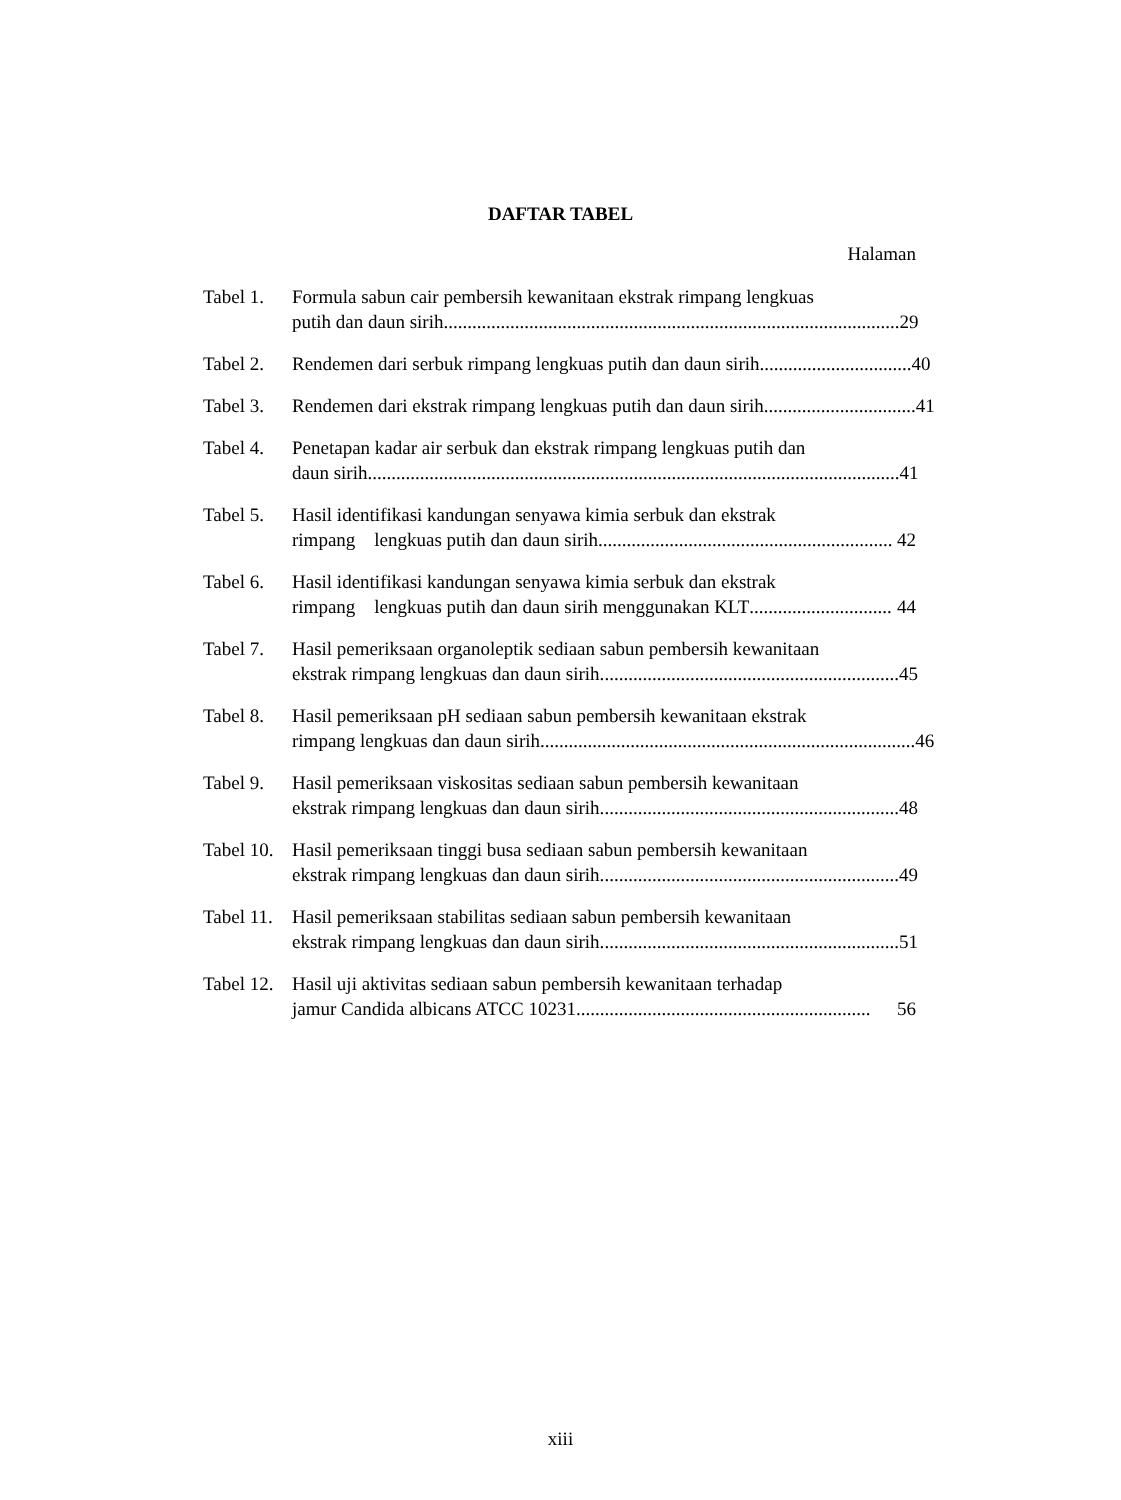DAFTAR TABEL
Halaman
Tabel 1.
Formula sabun cair pembersih kewanitaan ekstrak rimpang lengkuas
putih dan daun sirih................................................................................................ 29
Tabel 2.
Rendemen dari serbuk rimpang lengkuas putih dan daun sirih................................ 40
Tabel 3.
Rendemen dari ekstrak rimpang lengkuas putih dan daun sirih................................ 41
Tabel 4.
Penetapan kadar air serbuk dan ekstrak rimpang lengkuas putih dan
daun sirih................................................................................................................ 41
Tabel 5.
Hasil identifikasi kandungan senyawa kimia serbuk dan ekstrak
rimpang lengkuas putih dan daun sirih .............................................................. 42
Tabel 6.
Hasil identifikasi kandungan senyawa kimia serbuk dan ekstrak
rimpang lengkuas putih dan daun sirih menggunakan KLT .............................. 44
Tabel 7.
Hasil pemeriksaan organoleptik sediaan sabun pembersih kewanitaan
ekstrak rimpang lengkuas dan daun sirih. .............................................................. 45
Tabel 8.
Hasil pemeriksaan pH sediaan sabun pembersih kewanitaan ekstrak
rimpang lengkuas dan daun sirih. .............................................................................. 46
Tabel 9.
Hasil pemeriksaan viskositas sediaan sabun pembersih kewanitaan
ekstrak rimpang lengkuas dan daun sirih. .............................................................. 48
Tabel 10.
Hasil pemeriksaan tinggi busa sediaan sabun pembersih kewanitaan
ekstrak rimpang lengkuas dan daun sirih. .............................................................. 49
Tabel 11.
Hasil pemeriksaan stabilitas sediaan sabun pembersih kewanitaan
ekstrak rimpang lengkuas dan daun sirih. .............................................................. 51
Tabel 12.
Hasil uji aktivitas sediaan sabun pembersih kewanitaan terhadap
jamur Candida albicans ATCC 10231 .............................................................. 56
xiii